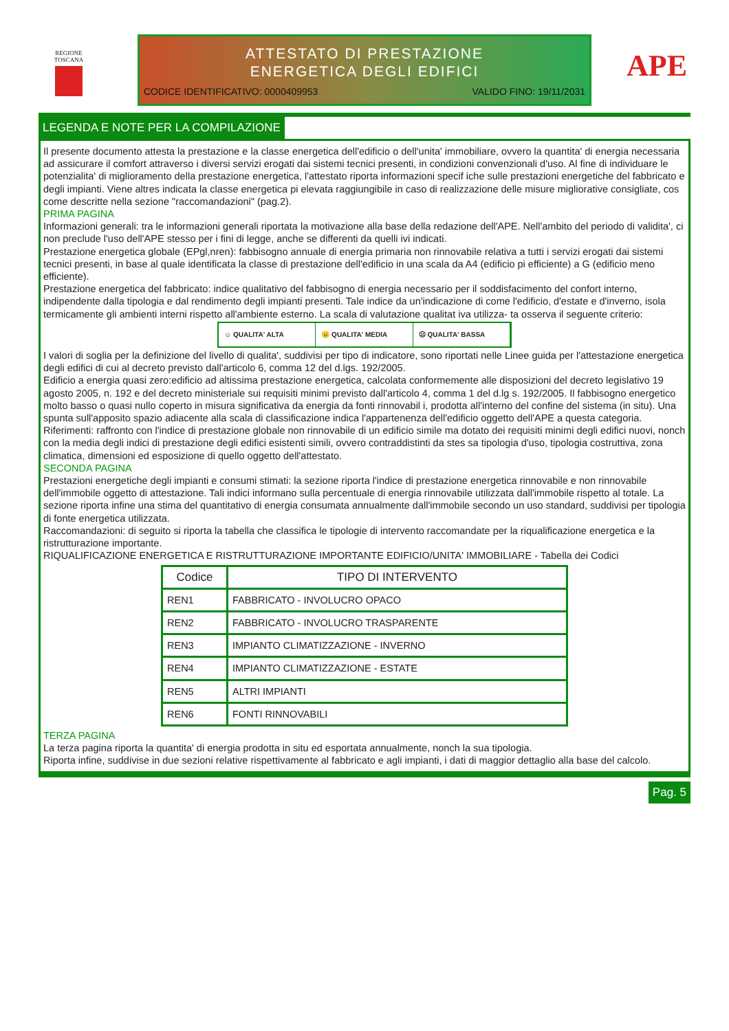REGIONE
TOSCANA
ATTESTATO DI PRESTAZIONE
ENERGETICA DEGLI EDIFICI
CODICE IDENTIFICATIVO: 0000409953 VALIDO FINO: 19/11/2031
APE
LEGENDA E NOTE PER LA COMPILAZIONE
Il presente documento attesta la prestazione e la classe energetica dell'edificio o dell'unita' immobiliare, ovvero la quantita' di energia necessaria ad assicurare il comfort attraverso i diversi servizi erogati dai sistemi tecnici presenti, in condizioni convenzionali d'uso. Al fine di individuare le potenzialita' di miglioramento della prestazione energetica, l'attestato riporta informazioni specif iche sulle prestazioni energetiche del fabbricato e degli impianti. Viene altres indicata la classe energetica pi elevata raggiungibile in caso di realizzazione delle misure migliorative consigliate, cos come descritte nella sezione "raccomandazioni" (pag.2).
PRIMA PAGINA
Informazioni generali: tra le informazioni generali riportata la motivazione alla base della redazione dell'APE. Nell'ambito del periodo di validita', ci non preclude l'uso dell'APE stesso per i fini di legge, anche se differenti da quelli ivi indicati.
Prestazione energetica globale (EPgl,nren): fabbisogno annuale di energia primaria non rinnovabile relativa a tutti i servizi erogati dai sistemi tecnici presenti, in base al quale identificata la classe di prestazione dell'edificio in una scala da A4 (edificio pi efficiente) a G (edificio meno efficiente).
Prestazione energetica del fabbricato: indice qualitativo del fabbisogno di energia necessario per il soddisfacimento del confort interno, indipendente dalla tipologia e dal rendimento degli impianti presenti. Tale indice da un'indicazione di come l'edificio, d'estate e d'inverno, isola termicamente gli ambienti interni rispetto all'ambiente esterno. La scala di valutazione qualitat iva utilizza- ta osserva il seguente criterio:
☺ QUALITA' ALTA 😐 QUALITA' MEDIA ☹ QUALITA' BASSA
I valori di soglia per la definizione del livello di qualita', suddivisi per tipo di indicatore, sono riportati nelle Linee guida per l'attestazione energetica degli edifici di cui al decreto previsto dall'articolo 6, comma 12 del d.lgs. 192/2005.
Edificio a energia quasi zero:edificio ad altissima prestazione energetica, calcolata conformemente alle disposizioni del decreto legislativo 19 agosto 2005, n. 192 e del decreto ministeriale sui requisiti minimi previsto dall'articolo 4, comma 1 del d.lg s. 192/2005. Il fabbisogno energetico molto basso o quasi nullo coperto in misura significativa da energia da fonti rinnovabil i, prodotta all'interno del confine del sistema (in situ). Una spunta sull'apposito spazio adiacente alla scala di classificazione indica l'appartenenza dell'edificio oggetto dell'APE a questa categoria.
Riferimenti: raffronto con l'indice di prestazione globale non rinnovabile di un edificio simile ma dotato dei requisiti minimi degli edifici nuovi, nonch con la media degli indici di prestazione degli edifici esistenti simili, ovvero contraddistinti da stes sa tipologia d'uso, tipologia costruttiva, zona climatica, dimensioni ed esposizione di quello oggetto dell'attestato.
SECONDA PAGINA
Prestazioni energetiche degli impianti e consumi stimati: la sezione riporta l'indice di prestazione energetica rinnovabile e non rinnovabile dell'immobile oggetto di attestazione. Tali indici informano sulla percentuale di energia rinnovabile utilizzata dall'immobile rispetto al totale. La sezione riporta infine una stima del quantitativo di energia consumata annualmente dall'immobile secondo un uso standard, suddivisi per tipologia di fonte energetica utilizzata.
Raccomandazioni: di seguito si riporta la tabella che classifica le tipologie di intervento raccomandate per la riqualificazione energetica e la ristrutturazione importante.
RIQUALIFICAZIONE ENERGETICA E RISTRUTTURAZIONE IMPORTANTE EDIFICIO/UNITA' IMMOBILIARE - Tabella dei Codici
| Codice | TIPO DI INTERVENTO |
| --- | --- |
| REN1 | FABBRICATO - INVOLUCRO OPACO |
| REN2 | FABBRICATO - INVOLUCRO TRASPARENTE |
| REN3 | IMPIANTO CLIMATIZZAZIONE - INVERNO |
| REN4 | IMPIANTO CLIMATIZZAZIONE - ESTATE |
| REN5 | ALTRI IMPIANTI |
| REN6 | FONTI RINNOVABILI |
TERZA PAGINA
La terza pagina riporta la quantita' di energia prodotta in situ ed esportata annualmente, nonch la sua tipologia.
Riporta infine, suddivise in due sezioni relative rispettivamente al fabbricato e agli impianti, i dati di maggior dettaglio alla base del calcolo.
Pag. 5